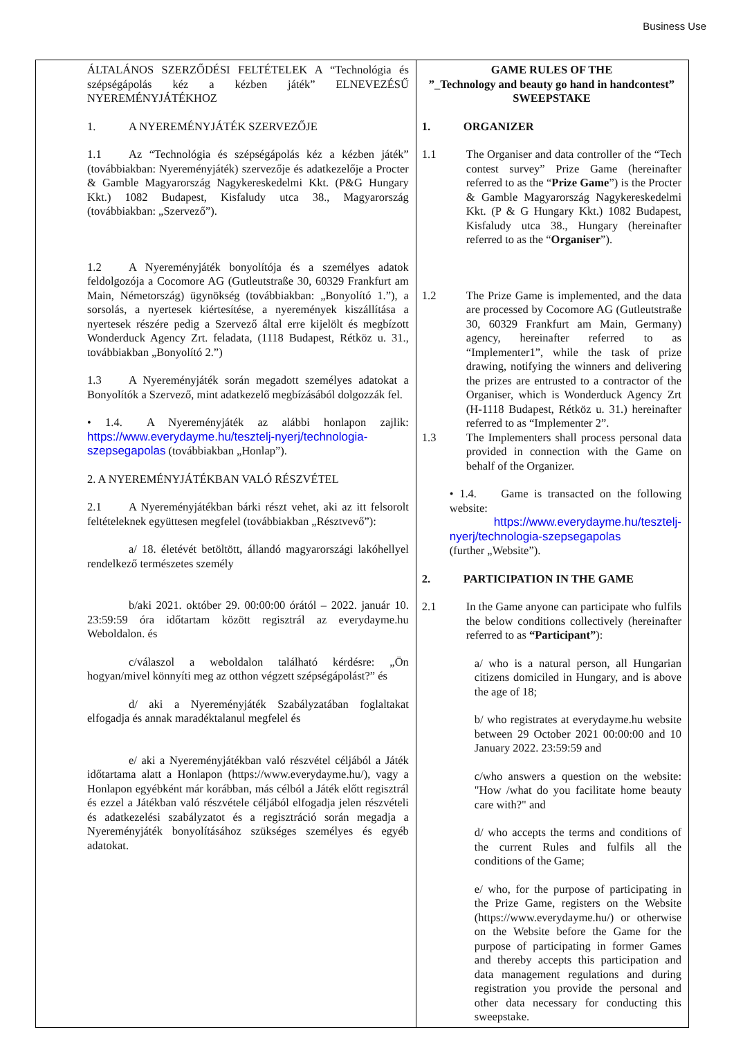Business Use
| ÁLTALÁNOS SZERZŐDÉSI FELTÉTELEK A “Technológia és szépségápolás kéz a kézben játék” ELNEVEZÉSŰ NYEREMÉNYJÁTÉKHOZ 1. A NYEREMÉNYJÁTÉK SZERVEZŐJE 1.1 Az “Technológia és szépségápolás kéz a kézben játék” (továbbiakban: Nyereményjáték) szervezője és adatkezelője a Procter & Gamble Magyarország Nagykereskedelmi Kkt. (P&G Hungary Kkt.) 1082 Budapest, Kisfaludy utca 38., Magyarország (továbbiakban: „Szervező”). 1.2 A Nyereményjáték bonyolítója és a személyes adatok feldolgozója a Cocomore AG (Gutleutstraße 30, 60329 Frankfurt am Main, Németország) ügynökség (továbbiakban: „Bonyolító 1.”), a sorsolás, a nyertesek kiértesítése, a nyeremények kiszállítása a nyertesek részére pedig a Szervező által erre kijelölt és megbízott Wonderduck Agency Zrt. feladata, (1118 Budapest, Rétköz u. 31., továbbiakban „Bonyolító 2.”) 1.3 A Nyereményjáték során megadott személyes adatokat a Bonyolítók a Szervező, mint adatkezelő megbízásából dolgozzák fel. • 1.4. A Nyereményjáték az alábbi honlapon zajlik: https://www.everydayme.hu/tesztelj-nyerj/technologia-szepsegapolas (továbbiakban „Honlap”). 2. A NYEREMÉNYJÁTÉKBAN VALÓ RÉSZVÉTEL 2.1 A Nyereményjátékban bárki részt vehet, aki az itt felsorolt feltételeknek együttesen megfelel (továbbiakban „Résztvevő”): a/ 18. életévét betöltött, állandó magyarországi lakóhellyel rendelkező természetes személy b/aki 2021. október 29. 00:00:00 órától – 2022. január 10. 23:59:59 óra időtartam között regisztrál az everydayme.hu Weboldalon. és c/válaszol a weboldalon található kérdésre: „Ön hogyan/mivel könnyíti meg az otthon végzett szépségápolást?” és d/ aki a Nyereményjáték Szabályzatában foglaltakat elfogadja és annak maradéktalanul megfelel és e/ aki a Nyereményjátékban való részvétel céljából a Játék időtartama alatt a Honlapon (https://www.everydayme.hu/), vagy a Honlapon egyébként már korábban, más célból a Játék előtt regisztrál és ezzel a Játékban való részvétele céljából elfogadja jelen részvételi és adatkezelési szabályzatot és a regisztráció során megadja a Nyereményjáték bonyolításához szükséges személyes és egyéb adatokat. | GAME RULES OF THE ”_Technology and beauty go hand in handcontest” SWEEPSTAKE 1. ORGANIZER 1.1 The Organiser and data controller of the “Tech contest survey” Prize Game (hereinafter referred to as the “ Prize Game ”) is the Procter & Gamble Magyarország Nagykereskedelmi Kkt. (P & G Hungary Kkt.) 1082 Budapest, Kisfaludy utca 38., Hungary (hereinafter referred to as the “ Organiser ”). 1.2 The Prize Game is implemented, and the data are processed by Cocomore AG (Gutleutstraße 30, 60329 Frankfurt am Main, Germany) agency, hereinafter referred to as “Implementer1”, while the task of prize drawing, notifying the winners and delivering the prizes are entrusted to a contractor of the Organiser, which is Wonderduck Agency Zrt (H-1118 Budapest, Rétköz u. 31.) hereinafter referred to as “Implementer 2”. 1.3 The Implementers shall process personal data provided in connection with the Game on behalf of the Organizer. • 1.4. Game is transacted on the following website: https://www.everydayme.hu/tesztelj-nyerj/technologia-szepsegapolas (further „Website”). 2. PARTICIPATION IN THE GAME 2.1 In the Game anyone can participate who fulfils the below conditions collectively (hereinafter referred to as “Participant” ): a/ who is a natural person, all Hungarian citizens domiciled in Hungary, and is above the age of 18; b/ who registrates at everydayme.hu website between 29 October 2021 00:00:00 and 10 January 2022. 23:59:59 and c/who answers a question on the website: "How /what do you facilitate home beauty care with?" and d/ who accepts the terms and conditions of the current Rules and fulfils all the conditions of the Game; e/ who, for the purpose of participating in the Prize Game, registers on the Website (https://www.everydayme.hu/) or otherwise on the Website before the Game for the purpose of participating in former Games and thereby accepts this participation and data management regulations and during registration you provide the personal and other data necessary for conducting this sweepstake. |